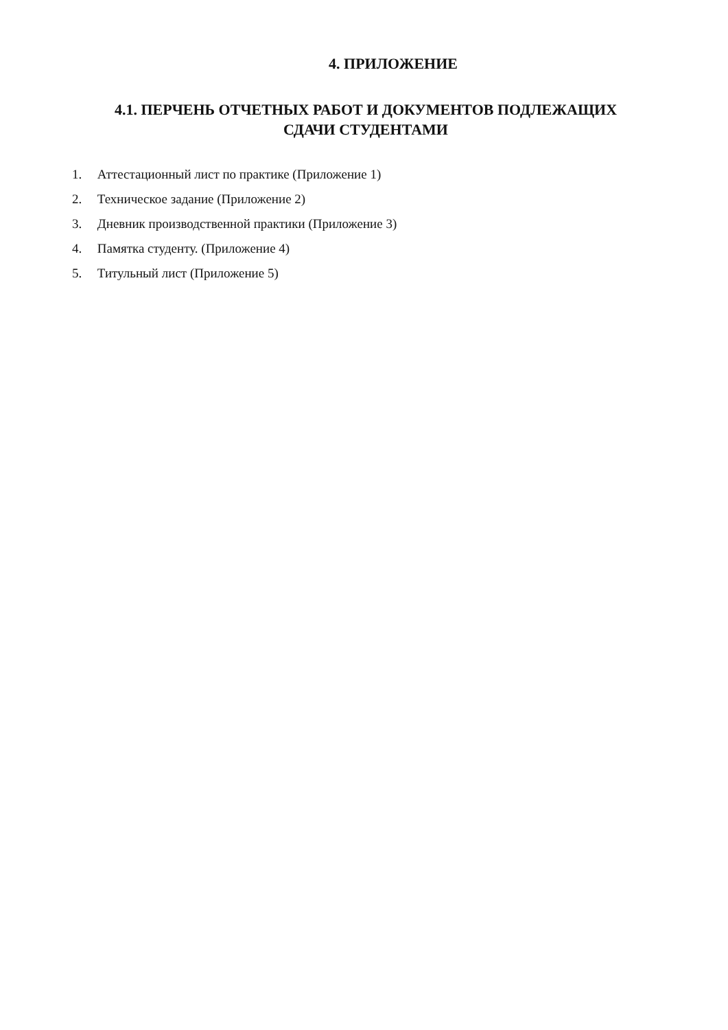4. ПРИЛОЖЕНИЕ
4.1. ПЕРЧЕНЬ ОТЧЕТНЫХ РАБОТ И ДОКУМЕНТОВ ПОДЛЕЖАЩИХ
СДАЧИ СТУДЕНТАМИ
1. Аттестационный лист по практике (Приложение 1)
2. Техническое задание (Приложение 2)
3. Дневник производственной практики (Приложение 3)
4. Памятка студенту. (Приложение 4)
5. Титульный лист (Приложение 5)